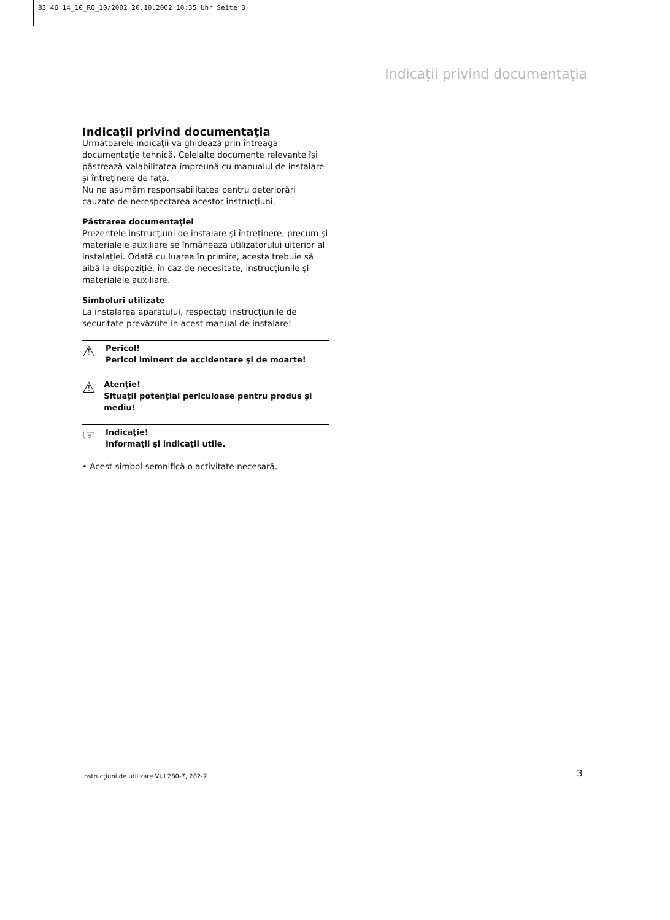83 46 14_10_RO_10/2002 20.10.2002 10:35 Uhr Seite 3
Indicaţii privind documentaţia
Indicaţii privind documentaţia
Următoarele indicaţii va ghidează prin întreaga documentaţie tehnică. Celelalte documente relevante îşi păstrează valabilitatea împreună cu manualul de instalare şi întreţinere de faţă.
Nu ne asumăm responsabilitatea pentru deteriorări cauzate de nerespectarea acestor instrucţiuni.
Păstrarea documentaţiei
Prezentele instrucţiuni de instalare şi întreţinere, precum şi materialele auxiliare se înmânează utilizatorului ulterior al instalaţiei. Odată cu luarea în primire, acesta trebuie să aibă la dispoziţie, în caz de necesitate, instrucţiunile şi materialele auxiliare.
Simboluri utilizate
La instalarea aparatului, respectaţi instrucţiunile de securitate prevăzute în acest manual de instalare!
⚠
Pericol!
Pericol iminent de accidentare şi de moarte!
⚠
Atenţie!
Situaţii potenţial periculoase pentru produs şi mediu!
☞
Indicaţie!
Informaţii şi indicaţii utile.
• Acest simbol semnifică o activitate necesară.
Instrucţiuni de utilizare VUI 280-7, 282-7
3